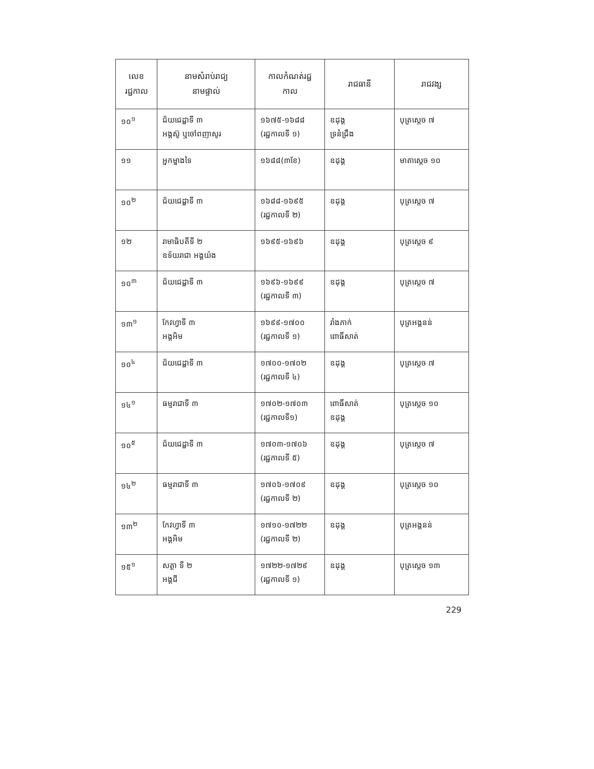| លេខ រជ្ជកាល | នាមសំរាប់រាជ្យ នាមផ្ទាល់ | កាលកំណត់រជ្ជ កាល | រាជធានី | រាជវង្ស |
| --- | --- | --- | --- | --- |
| ១០<sup>១</sup> | ជ័យជេដ្ឋាទី ៣ អង្គស៊ូ ឬចៅពញាសូរ | ១៦៧៥-១៦៨៨ (រជ្ជកាលទី ១) | ឧដុង្គ ទ្រនំជ្រឹង | បុត្រស្តេច ៧ |
| ១១ | អ្នកម្នាងទៃ | ១៦៨៨(៣ខែ) | ឧដុង្គ | មាតាស្តេច ១០ |
| ១០<sup>២</sup> | ជ័យជេដ្ឋាទី ៣ | ១៦៨៨-១៦៩៥ (រជ្ជកាលទី ២) | ឧដុង្គ | បុត្រស្តេច ៧ |
| ១២ | រាមាធិបតីទី ២ ឧទ័យរាជា អង្គយ៉ង | ១៦៩៥-១៦៩៦ | ឧដុង្គ | បុត្រស្តេច ៩ |
| ១០<sup>៣</sup> | ជ័យជេដ្ឋាទី ៣ | ១៦៩៦-១៦៩៩ (រជ្ជកាលទី ៣) | ឧដុង្គ | បុត្រស្តេច ៧ |
| ១៣<sup>១</sup> | កែវហ្វាទី ៣ អង្គអិម | ១៦៩៩-១៧០០ (រជ្ជកាលទី ១) | រាំងភាក់ ពោធិ៍សាត់ | បុត្រអង្គនន់ |
| ១០<sup>៤</sup> | ជ័យជេដ្ឋាទី ៣ | ១៧០០-១៧០២ (រជ្ជកាលទី ៤) | ឧដុង្គ | បុត្រស្តេច ៧ |
| ១៤<sup>១</sup> | ធម្មរាជាទី ៣ | ១៧០២-១៧០៣ (រជ្ជកាលទី១) | ពោធិ៍សាត់ ឧដុង្គ | បុត្រស្តេច ១០ |
| ១០<sup>៥</sup> | ជ័យជេដ្ឋាទី ៣ | ១៧០៣-១៧០៦ (រជ្ជកាលទី ៥) | ឧដុង្គ | បុត្រស្តេច ៧ |
| ១៤<sup>២</sup> | ធម្មរាជាទី ៣ | ១៧០៦-១៧០៩ (រជ្ជកាលទី ២) | ឧដុង្គ | បុត្រស្តេច ១០ |
| ១៣<sup>២</sup> | កែវហ្វាទី ៣ អង្គអិម | ១៧១០-១៧២២ (រជ្ជកាលទី ២) | ឧដុង្គ | បុត្រអង្គនន់ |
| ១៥<sup>១</sup> | សត្ថា ទី ២ អង្គជី | ១៧២២-១៧២៩ (រជ្ជកាលទី ១) | ឧដុង្គ | បុត្រស្តេច ១៣ |
229